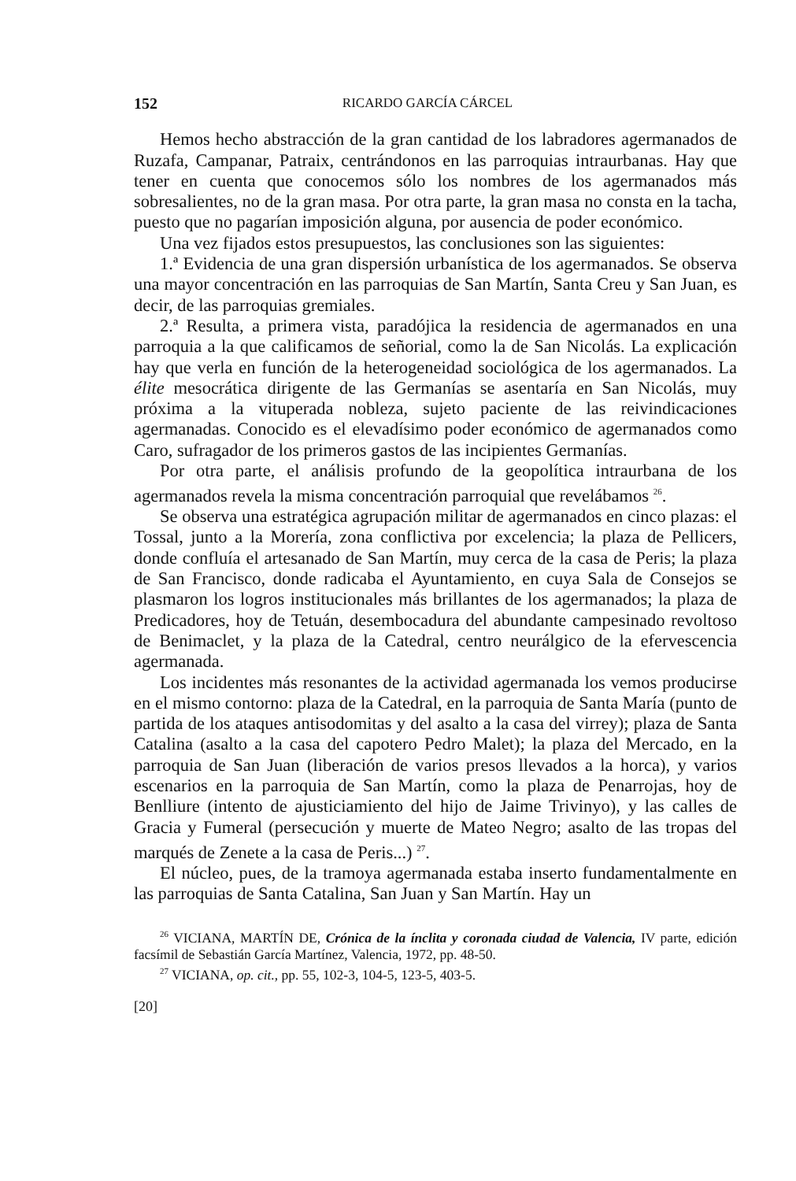152 RICARDO GARCÍA CÁRCEL
Hemos hecho abstracción de la gran cantidad de los labradores agermanados de Ruzafa, Campanar, Patraix, centrándonos en las parroquias intraurbanas. Hay que tener en cuenta que conocemos sólo los nombres de los agermanados más sobresalientes, no de la gran masa. Por otra parte, la gran masa no consta en la tacha, puesto que no pagarían imposición alguna, por ausencia de poder económico.
Una vez fijados estos presupuestos, las conclusiones son las siguientes:
1.ª Evidencia de una gran dispersión urbanística de los agermanados. Se observa una mayor concentración en las parroquias de San Martín, Santa Creu y San Juan, es decir, de las parroquias gremiales.
2.ª Resulta, a primera vista, paradójica la residencia de agermanados en una parroquia a la que calificamos de señorial, como la de San Nicolás. La explicación hay que verla en función de la heterogeneidad sociológica de los agermanados. La élite mesocrática dirigente de las Germanías se asentaría en San Nicolás, muy próxima a la vituperada nobleza, sujeto paciente de las reivindicaciones agermanadas. Conocido es el elevadísimo poder económico de agermanados como Caro, sufragador de los primeros gastos de las incipientes Germanías.
Por otra parte, el análisis profundo de la geopolítica intraurbana de los agermanados revela la misma concentración parroquial que revelábamos <sup>26</sup>.
Se observa una estratégica agrupación militar de agermanados en cinco plazas: el Tossal, junto a la Morería, zona conflictiva por excelencia; la plaza de Pellicers, donde confluía el artesanado de San Martín, muy cerca de la casa de Peris; la plaza de San Francisco, donde radicaba el Ayuntamiento, en cuya Sala de Consejos se plasmaron los logros institucionales más brillantes de los agermanados; la plaza de Predicadores, hoy de Tetuán, desembocadura del abundante campesinado revoltoso de Benimaclet, y la plaza de la Catedral, centro neurálgico de la efervescencia agermanada.
Los incidentes más resonantes de la actividad agermanada los vemos producirse en el mismo contorno: plaza de la Catedral, en la parroquia de Santa María (punto de partida de los ataques antisodomitas y del asalto a la casa del virrey); plaza de Santa Catalina (asalto a la casa del capotero Pedro Malet); la plaza del Mercado, en la parroquia de San Juan (liberación de varios presos llevados a la horca), y varios escenarios en la parroquia de San Martín, como la plaza de Penarrojas, hoy de Benlliure (intento de ajusticiamiento del hijo de Jaime Trivinyo), y las calles de Gracia y Fumeral (persecución y muerte de Mateo Negro; asalto de las tropas del marqués de Zenete a la casa de Peris...) <sup>27</sup>.
El núcleo, pues, de la tramoya agermanada estaba inserto fundamentalmente en las parroquias de Santa Catalina, San Juan y San Martín. Hay un
<sup>26</sup> VICIANA, MARTÍN DE, Crónica de la ínclita y coronada ciudad de Valencia, IV parte, edición facsímil de Sebastián García Martínez, Valencia, 1972, pp. 48-50.
<sup>27</sup> VICIANA, op. cit., pp. 55, 102-3, 104-5, 123-5, 403-5.
[20]